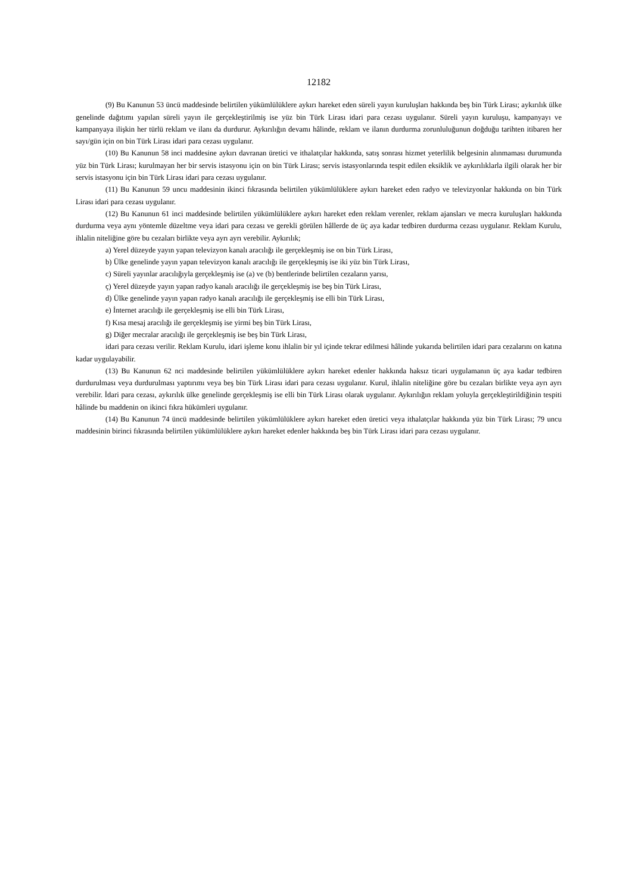12182
(9) Bu Kanunun 53 üncü maddesinde belirtilen yükümlülüklere aykırı hareket eden süreli yayın kuruluşları hakkında beş bin Türk Lirası; aykırılık ülke genelinde dağıtımı yapılan süreli yayın ile gerçekleştirilmiş ise yüz bin Türk Lirası idari para cezası uygulanır. Süreli yayın kuruluşu, kampanyayı ve kampanyaya ilişkin her türlü reklam ve ilanı da durdurur. Aykırılığın devamı hâlinde, reklam ve ilanın durdurma zorunluluğunun doğduğu tarihten itibaren her sayı/gün için on bin Türk Lirası idari para cezası uygulanır.
(10) Bu Kanunun 58 inci maddesine aykırı davranan üretici ve ithalatçılar hakkında, satış sonrası hizmet yeterlilik belgesinin alınmaması durumunda yüz bin Türk Lirası; kurulmayan her bir servis istasyonu için on bin Türk Lirası; servis istasyonlarında tespit edilen eksiklik ve aykırılıklarla ilgili olarak her bir servis istasyonu için bin Türk Lirası idari para cezası uygulanır.
(11) Bu Kanunun 59 uncu maddesinin ikinci fıkrasında belirtilen yükümlülüklere aykırı hareket eden radyo ve televizyonlar hakkında on bin Türk Lirası idari para cezası uygulanır.
(12) Bu Kanunun 61 inci maddesinde belirtilen yükümlülüklere aykırı hareket eden reklam verenler, reklam ajansları ve mecra kuruluşları hakkında durdurma veya aynı yöntemle düzeltme veya idari para cezası ve gerekli görülen hâllerde de üç aya kadar tedbiren durdurma cezası uygulanır. Reklam Kurulu, ihlalin niteliğine göre bu cezaları birlikte veya ayrı ayrı verebilir. Aykırılık;
a) Yerel düzeyde yayın yapan televizyon kanalı aracılığı ile gerçekleşmiş ise on bin Türk Lirası,
b) Ülke genelinde yayın yapan televizyon kanalı aracılığı ile gerçekleşmiş ise iki yüz bin Türk Lirası,
c) Süreli yayınlar aracılığıyla gerçekleşmiş ise (a) ve (b) bentlerinde belirtilen cezaların yarısı,
ç) Yerel düzeyde yayın yapan radyo kanalı aracılığı ile gerçekleşmiş ise beş bin Türk Lirası,
d) Ülke genelinde yayın yapan radyo kanalı aracılığı ile gerçekleşmiş ise elli bin Türk Lirası,
e) İnternet aracılığı ile gerçekleşmiş ise elli bin Türk Lirası,
f) Kısa mesaj aracılığı ile gerçekleşmiş ise yirmi beş bin Türk Lirası,
g) Diğer mecralar aracılığı ile gerçekleşmiş ise beş bin Türk Lirası,
idari para cezası verilir. Reklam Kurulu, idari işleme konu ihlalin bir yıl içinde tekrar edilmesi hâlinde yukarıda belirtilen idari para cezalarını on katına kadar uygulayabilir.
(13) Bu Kanunun 62 nci maddesinde belirtilen yükümlülüklere aykırı hareket edenler hakkında haksız ticari uygulamanın üç aya kadar tedbiren durdurulması veya durdurulması yaptırımı veya beş bin Türk Lirası idari para cezası uygulanır. Kurul, ihlalin niteliğine göre bu cezaları birlikte veya ayrı ayrı verebilir. İdari para cezası, aykırılık ülke genelinde gerçekleşmiş ise elli bin Türk Lirası olarak uygulanır. Aykırılığın reklam yoluyla gerçekleştirildiğinin tespiti hâlinde bu maddenin on ikinci fıkra hükümleri uygulanır.
(14) Bu Kanunun 74 üncü maddesinde belirtilen yükümlülüklere aykırı hareket eden üretici veya ithalatçılar hakkında yüz bin Türk Lirası; 79 uncu maddesinin birinci fıkrasında belirtilen yükümlülüklere aykırı hareket edenler hakkında beş bin Türk Lirası idari para cezası uygulanır.